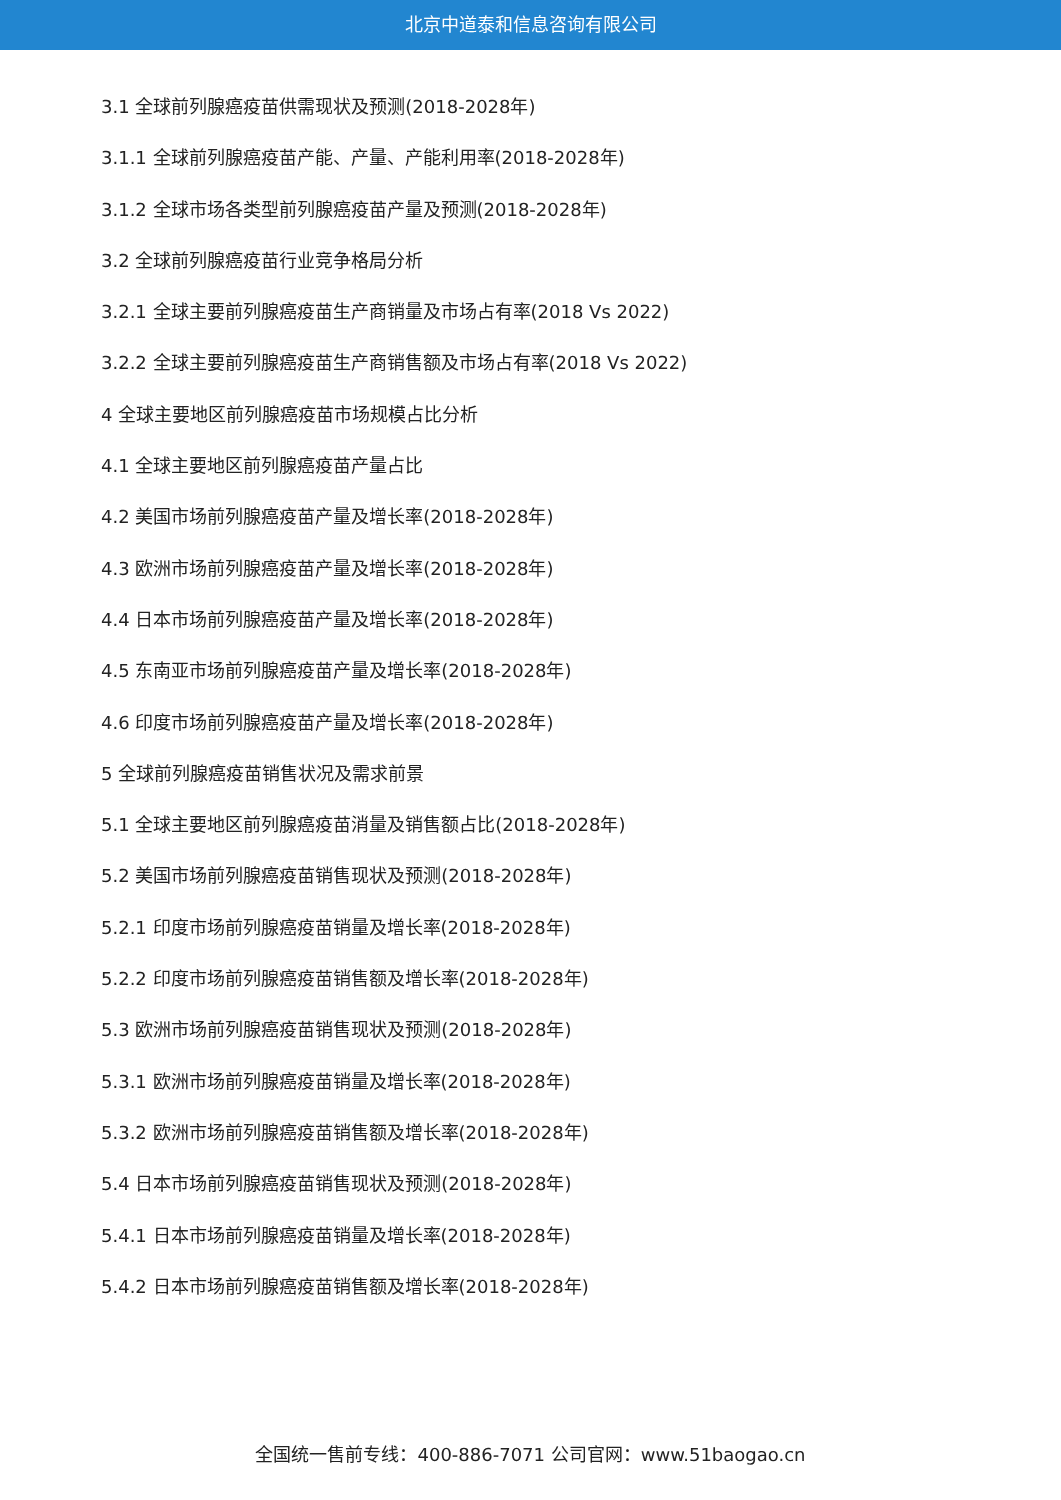北京中道泰和信息咨询有限公司
3.1 全球前列腺癌疫苗供需现状及预测(2018-2028年)
3.1.1 全球前列腺癌疫苗产能、产量、产能利用率(2018-2028年)
3.1.2 全球市场各类型前列腺癌疫苗产量及预测(2018-2028年)
3.2 全球前列腺癌疫苗行业竞争格局分析
3.2.1 全球主要前列腺癌疫苗生产商销量及市场占有率(2018 Vs 2022)
3.2.2 全球主要前列腺癌疫苗生产商销售额及市场占有率(2018 Vs 2022)
4 全球主要地区前列腺癌疫苗市场规模占比分析
4.1 全球主要地区前列腺癌疫苗产量占比
4.2 美国市场前列腺癌疫苗产量及增长率(2018-2028年)
4.3 欧洲市场前列腺癌疫苗产量及增长率(2018-2028年)
4.4 日本市场前列腺癌疫苗产量及增长率(2018-2028年)
4.5 东南亚市场前列腺癌疫苗产量及增长率(2018-2028年)
4.6 印度市场前列腺癌疫苗产量及增长率(2018-2028年)
5 全球前列腺癌疫苗销售状况及需求前景
5.1 全球主要地区前列腺癌疫苗消量及销售额占比(2018-2028年)
5.2 美国市场前列腺癌疫苗销售现状及预测(2018-2028年)
5.2.1 印度市场前列腺癌疫苗销量及增长率(2018-2028年)
5.2.2 印度市场前列腺癌疫苗销售额及增长率(2018-2028年)
5.3 欧洲市场前列腺癌疫苗销售现状及预测(2018-2028年)
5.3.1 欧洲市场前列腺癌疫苗销量及增长率(2018-2028年)
5.3.2 欧洲市场前列腺癌疫苗销售额及增长率(2018-2028年)
5.4 日本市场前列腺癌疫苗销售现状及预测(2018-2028年)
5.4.1 日本市场前列腺癌疫苗销量及增长率(2018-2028年)
5.4.2 日本市场前列腺癌疫苗销售额及增长率(2018-2028年)
全国统一售前专线：400-886-7071 公司官网：www.51baogao.cn